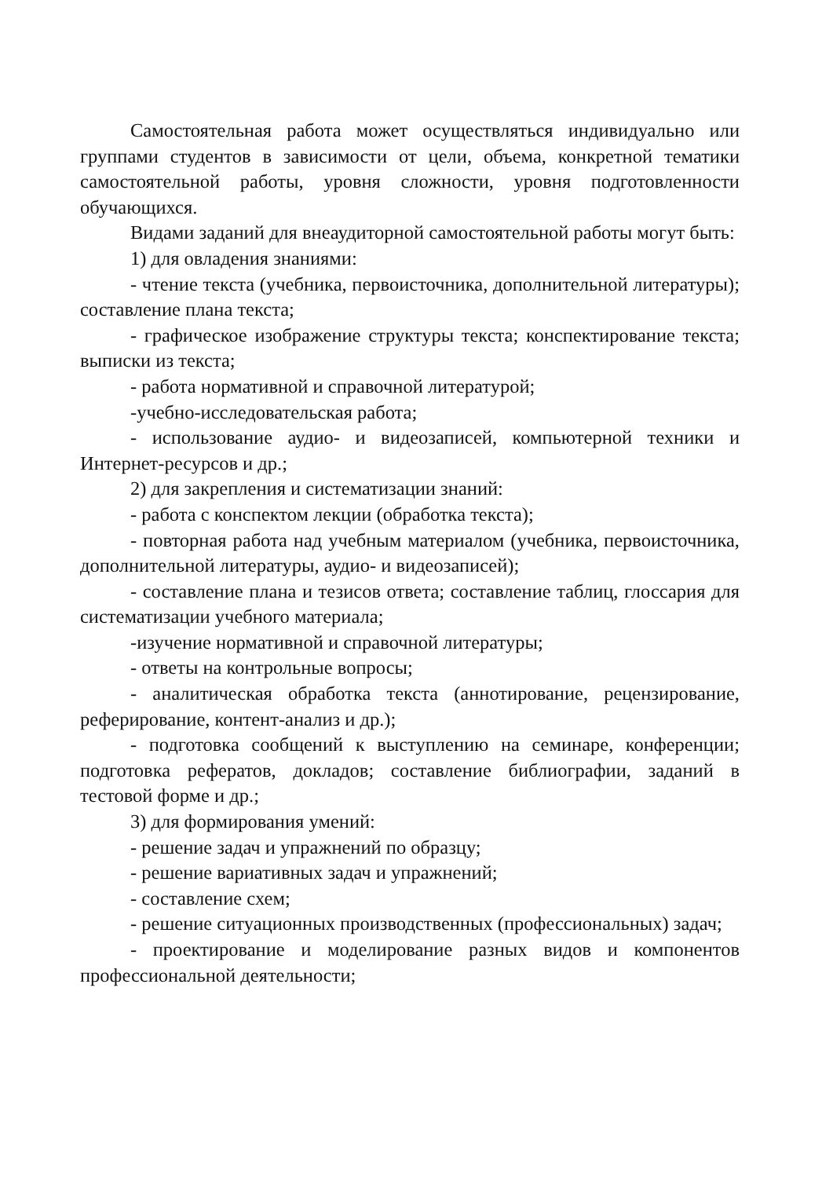Самостоятельная работа может осуществляться индивидуально или группами студентов в зависимости от цели, объема, конкретной тематики самостоятельной работы, уровня сложности, уровня подготовленности обучающихся.
Видами заданий для внеаудиторной самостоятельной работы могут быть:
1) для овладения знаниями:
- чтение текста (учебника, первоисточника, дополнительной литературы); составление плана текста;
- графическое изображение структуры текста; конспектирование текста; выписки из текста;
- работа нормативной и справочной литературой;
-учебно-исследовательская работа;
- использование аудио- и видеозаписей, компьютерной техники и Интернет-ресурсов и др.;
2) для закрепления и систематизации знаний:
- работа с конспектом лекции (обработка текста);
- повторная работа над учебным материалом (учебника, первоисточника, дополнительной литературы, аудио- и видеозаписей);
- составление плана и тезисов ответа; составление таблиц, глоссария для систематизации учебного материала;
-изучение нормативной и справочной литературы;
- ответы на контрольные вопросы;
- аналитическая обработка текста (аннотирование, рецензирование, реферирование, контент-анализ и др.);
- подготовка сообщений к выступлению на семинаре, конференции; подготовка рефератов, докладов; составление библиографии, заданий в тестовой форме и др.;
3) для формирования умений:
- решение задач и упражнений по образцу;
- решение вариативных задач и упражнений;
- составление схем;
- решение ситуационных производственных (профессиональных) задач;
- проектирование и моделирование разных видов и компонентов профессиональной деятельности;